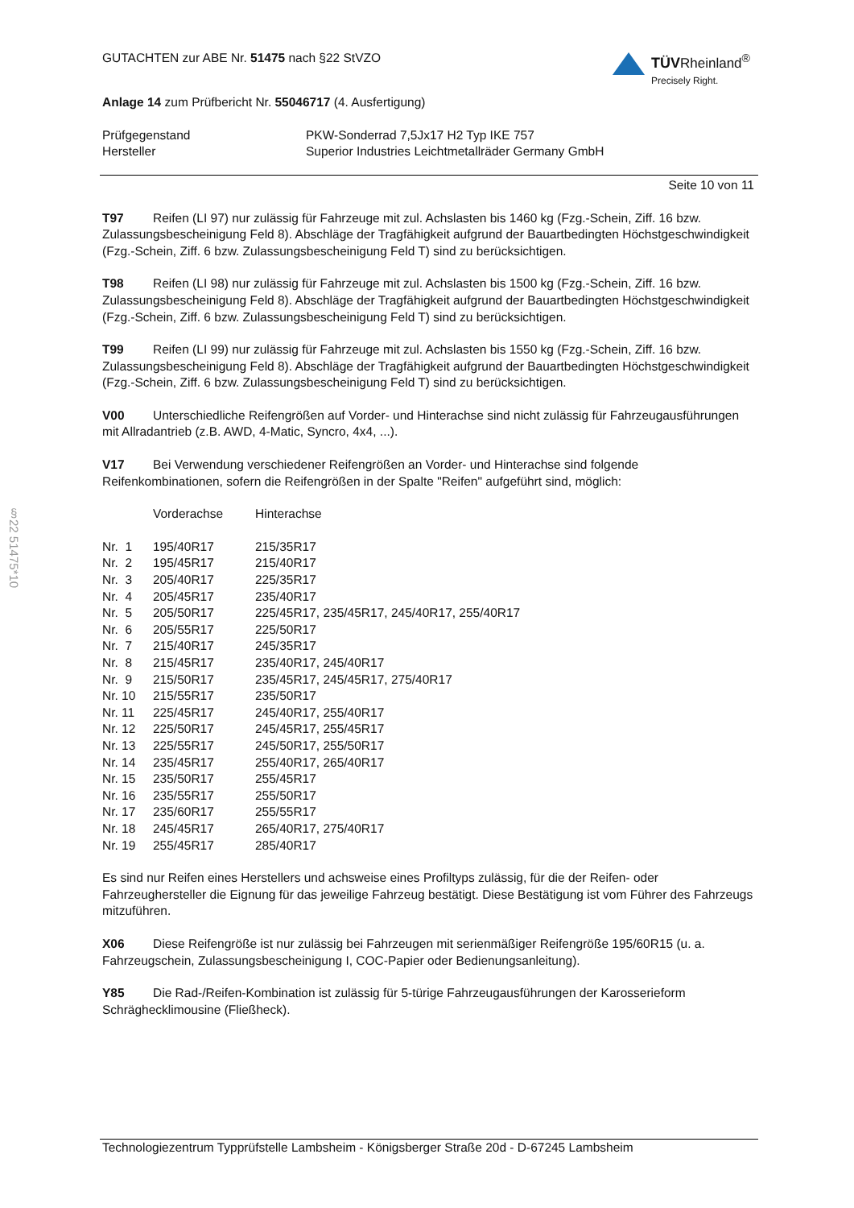GUTACHTEN zur ABE Nr. 51475 nach §22 StVZO
TÜVRheinland<sup>®</sup>
Precisely Right.
Anlage 14 zum Prüfbericht Nr. 55046717 (4. Ausfertigung)
| Prüfgegenstand | PKW-Sonderrad 7,5Jx17 H2 Typ IKE 757 |
| Hersteller | Superior Industries Leichtmetallräder Germany GmbH |
Seite 10 von 11
T97 Reifen (LI 97) nur zulässig für Fahrzeuge mit zul. Achslasten bis 1460 kg (Fzg.-Schein, Ziff. 16 bzw. Zulassungsbescheinigung Feld 8). Abschläge der Tragfähigkeit aufgrund der Bauartbedingten Höchstgeschwindigkeit (Fzg.-Schein, Ziff. 6 bzw. Zulassungsbescheinigung Feld T) sind zu berücksichtigen.
T98 Reifen (LI 98) nur zulässig für Fahrzeuge mit zul. Achslasten bis 1500 kg (Fzg.-Schein, Ziff. 16 bzw. Zulassungsbescheinigung Feld 8). Abschläge der Tragfähigkeit aufgrund der Bauartbedingten Höchstgeschwindigkeit (Fzg.-Schein, Ziff. 6 bzw. Zulassungsbescheinigung Feld T) sind zu berücksichtigen.
T99 Reifen (LI 99) nur zulässig für Fahrzeuge mit zul. Achslasten bis 1550 kg (Fzg.-Schein, Ziff. 16 bzw. Zulassungsbescheinigung Feld 8). Abschläge der Tragfähigkeit aufgrund der Bauartbedingten Höchstgeschwindigkeit (Fzg.-Schein, Ziff. 6 bzw. Zulassungsbescheinigung Feld T) sind zu berücksichtigen.
V00 Unterschiedliche Reifengrößen auf Vorder- und Hinterachse sind nicht zulässig für Fahrzeugausführungen mit Allradantrieb (z.B. AWD, 4-Matic, Syncro, 4x4, ...).
V17 Bei Verwendung verschiedener Reifengrößen an Vorder- und Hinterachse sind folgende Reifenkombinationen, sofern die Reifengrößen in der Spalte "Reifen" aufgeführt sind, möglich:
§22 51475*10
| | Vorderachse | Hinterachse |
| --- | --- | --- |
| Nr. 1 | 195/40R17 | 215/35R17 |
| Nr. 2 | 195/45R17 | 215/40R17 |
| Nr. 3 | 205/40R17 | 225/35R17 |
| Nr. 4 | 205/45R17 | 235/40R17 |
| Nr. 5 | 205/50R17 | 225/45R17, 235/45R17, 245/40R17, 255/40R17 |
| Nr. 6 | 205/55R17 | 225/50R17 |
| Nr. 7 | 215/40R17 | 245/35R17 |
| Nr. 8 | 215/45R17 | 235/40R17, 245/40R17 |
| Nr. 9 | 215/50R17 | 235/45R17, 245/45R17, 275/40R17 |
| Nr. 10 | 215/55R17 | 235/50R17 |
| Nr. 11 | 225/45R17 | 245/40R17, 255/40R17 |
| Nr. 12 | 225/50R17 | 245/45R17, 255/45R17 |
| Nr. 13 | 225/55R17 | 245/50R17, 255/50R17 |
| Nr. 14 | 235/45R17 | 255/40R17, 265/40R17 |
| Nr. 15 | 235/50R17 | 255/45R17 |
| Nr. 16 | 235/55R17 | 255/50R17 |
| Nr. 17 | 235/60R17 | 255/55R17 |
| Nr. 18 | 245/45R17 | 265/40R17, 275/40R17 |
| Nr. 19 | 255/45R17 | 285/40R17 |
Es sind nur Reifen eines Herstellers und achsweise eines Profiltyps zulässig, für die der Reifen- oder Fahrzeughersteller die Eignung für das jeweilige Fahrzeug bestätigt. Diese Bestätigung ist vom Führer des Fahrzeugs mitzuführen.
X06 Diese Reifengröße ist nur zulässig bei Fahrzeugen mit serienmäßiger Reifengröße 195/60R15 (u. a. Fahrzeugschein, Zulassungsbescheinigung I, COC-Papier oder Bedienungsanleitung).
Y85 Die Rad-/Reifen-Kombination ist zulässig für 5-türige Fahrzeugausführungen der Karosserieform Schräghecklimousine (Fließheck).
Technologiezentrum Typprüfstelle Lambsheim - Königsberger Straße 20d - D-67245 Lambsheim